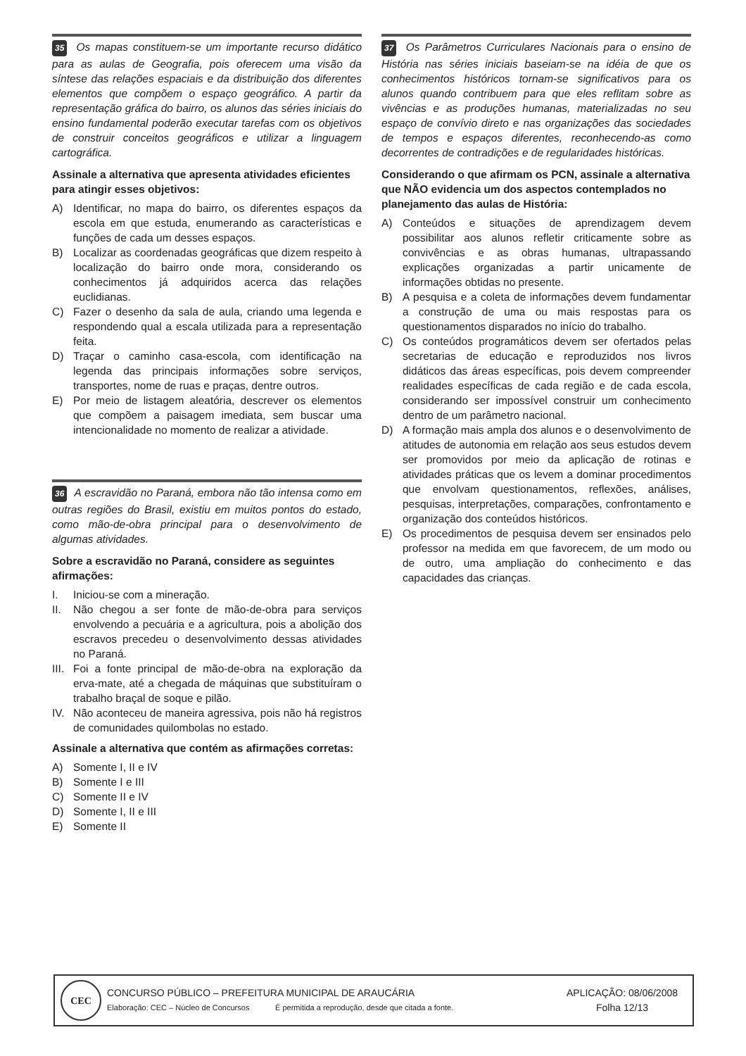35 Os mapas constituem-se um importante recurso didático para as aulas de Geografia, pois oferecem uma visão da síntese das relações espaciais e da distribuição dos diferentes elementos que compõem o espaço geográfico. A partir da representação gráfica do bairro, os alunos das séries iniciais do ensino fundamental poderão executar tarefas com os objetivos de construir conceitos geográficos e utilizar a linguagem cartográfica.
Assinale a alternativa que apresenta atividades eficientes para atingir esses objetivos:
A) Identificar, no mapa do bairro, os diferentes espaços da escola em que estuda, enumerando as características e funções de cada um desses espaços.
B) Localizar as coordenadas geográficas que dizem respeito à localização do bairro onde mora, considerando os conhecimentos já adquiridos acerca das relações euclidianas.
C) Fazer o desenho da sala de aula, criando uma legenda e respondendo qual a escala utilizada para a representação feita.
D) Traçar o caminho casa-escola, com identificação na legenda das principais informações sobre serviços, transportes, nome de ruas e praças, dentre outros.
E) Por meio de listagem aleatória, descrever os elementos que compõem a paisagem imediata, sem buscar uma intencionalidade no momento de realizar a atividade.
36 A escravidão no Paraná, embora não tão intensa como em outras regiões do Brasil, existiu em muitos pontos do estado, como mão-de-obra principal para o desenvolvimento de algumas atividades.
Sobre a escravidão no Paraná, considere as seguintes afirmações:
I. Iniciou-se com a mineração.
II. Não chegou a ser fonte de mão-de-obra para serviços envolvendo a pecuária e a agricultura, pois a abolição dos escravos precedeu o desenvolvimento dessas atividades no Paraná.
III. Foi a fonte principal de mão-de-obra na exploração da erva-mate, até a chegada de máquinas que substituíram o trabalho braçal de soque e pilão.
IV. Não aconteceu de maneira agressiva, pois não há registros de comunidades quilombolas no estado.
Assinale a alternativa que contém as afirmações corretas:
A) Somente I, II e IV
B) Somente I e III
C) Somente II e IV
D) Somente I, II e III
E) Somente II
37 Os Parâmetros Curriculares Nacionais para o ensino de História nas séries iniciais baseiam-se na idéia de que os conhecimentos históricos tornam-se significativos para os alunos quando contribuem para que eles reflitam sobre as vivências e as produções humanas, materializadas no seu espaço de convívio direto e nas organizações das sociedades de tempos e espaços diferentes, reconhecendo-as como decorrentes de contradições e de regularidades históricas.
Considerando o que afirmam os PCN, assinale a alternativa que NÃO evidencia um dos aspectos contemplados no planejamento das aulas de História:
A) Conteúdos e situações de aprendizagem devem possibilitar aos alunos refletir criticamente sobre as convivências e as obras humanas, ultrapassando explicações organizadas a partir unicamente de informações obtidas no presente.
B) A pesquisa e a coleta de informações devem fundamentar a construção de uma ou mais respostas para os questionamentos disparados no início do trabalho.
C) Os conteúdos programáticos devem ser ofertados pelas secretarias de educação e reproduzidos nos livros didáticos das áreas específicas, pois devem compreender realidades específicas de cada região e de cada escola, considerando ser impossível construir um conhecimento dentro de um parâmetro nacional.
D) A formação mais ampla dos alunos e o desenvolvimento de atitudes de autonomia em relação aos seus estudos devem ser promovidos por meio da aplicação de rotinas e atividades práticas que os levem a dominar procedimentos que envolvam questionamentos, reflexões, análises, pesquisas, interpretações, comparações, confrontamento e organização dos conteúdos históricos.
E) Os procedimentos de pesquisa devem ser ensinados pelo professor na medida em que favorecem, de um modo ou de outro, uma ampliação do conhecimento e das capacidades das crianças.
CEC
CONCURSO PÚBLICO – PREFEITURA MUNICIPAL DE ARAUCÁRIA
Elaboração: CEC – Núcleo de Concursos É permitida a reprodução, desde que citada a fonte.
APLICAÇÃO: 08/06/2008
Folha 12/13